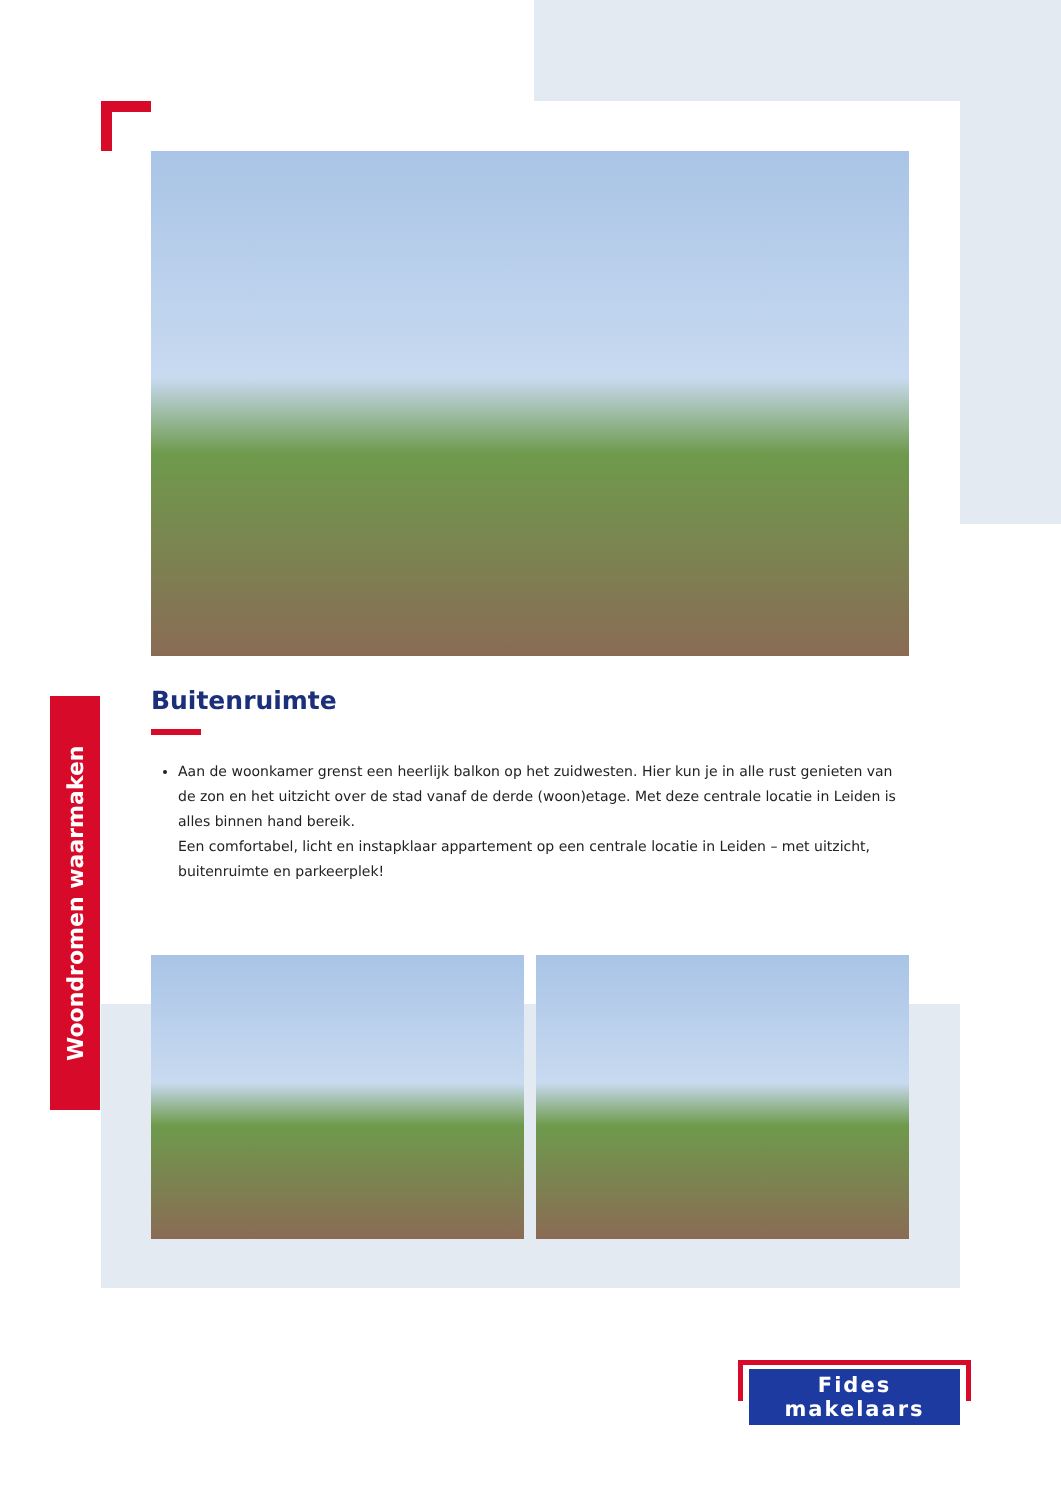Woondromen waarmaken
Buitenruimte
Aan de woonkamer grenst een heerlijk balkon op het zuidwesten. Hier kun je in alle rust genieten van de zon en het uitzicht over de stad vanaf de derde (woon)etage. Met deze centrale locatie in Leiden is alles binnen hand bereik.
Een comfortabel, licht en instapklaar appartement op een centrale locatie in Leiden – met uitzicht, buitenruimte en parkeerplek!
Fides makelaars